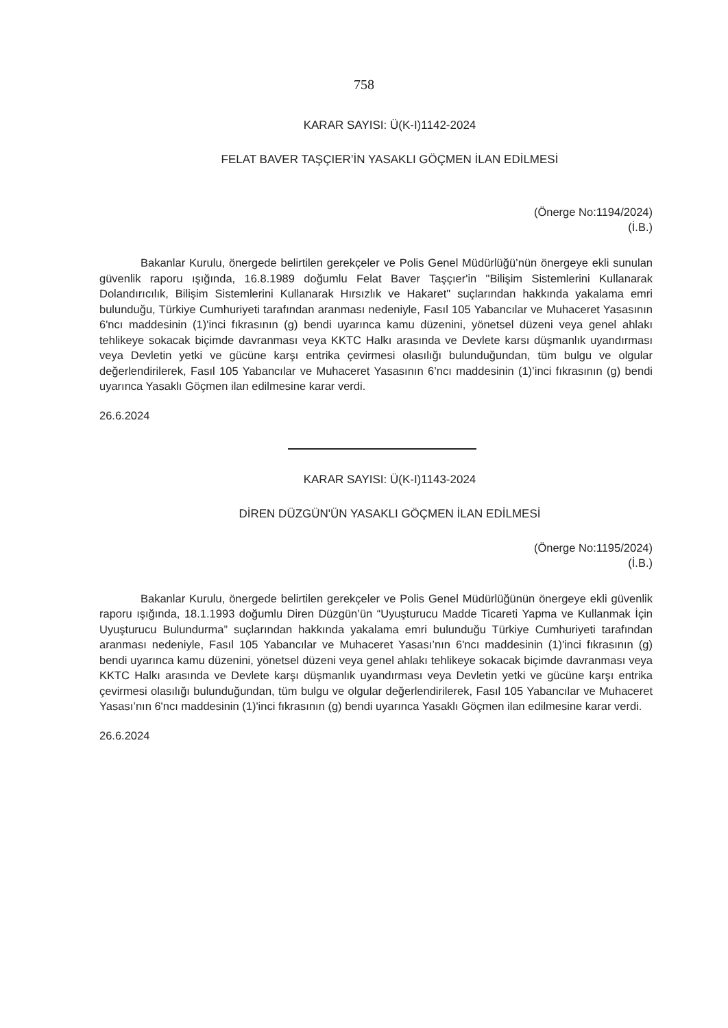758
KARAR SAYISI: Ü(K-I)1142-2024
FELAT BAVER TAŞÇIER’İN YASAKLI GÖÇMEN İLAN EDİLMESİ
(Önerge No:1194/2024)
(İ.B.)
Bakanlar Kurulu, önergede belirtilen gerekçeler ve Polis Genel Müdürlüğü’nün önergeye ekli sunulan güvenlik raporu ışığında, 16.8.1989 doğumlu Felat Baver Taşçıer'in "Bilişim Sistemlerini Kullanarak Dolandırıcılık, Bilişim Sistemlerini Kullanarak Hırsızlık ve Hakaret" suçlarından hakkında yakalama emri bulunduğu, Türkiye Cumhuriyeti tarafından aranması nedeniyle, Fasıl 105 Yabancılar ve Muhaceret Yasasının 6'ncı maddesinin (1)'inci fıkrasının (g) bendi uyarınca kamu düzenini, yönetsel düzeni veya genel ahlakı tehlikeye sokacak biçimde davranması veya KKTC Halkı arasında ve Devlete karsı düşmanlık uyandırması veya Devletin yetki ve gücüne karşı entrika çevirmesi olasılığı bulunduğundan, tüm bulgu ve olgular değerlendirilerek, Fasıl 105 Yabancılar ve Muhaceret Yasasının 6’ncı maddesinin (1)’inci fıkrasının (g) bendi uyarınca Yasaklı Göçmen ilan edilmesine karar verdi.
26.6.2024
KARAR SAYISI: Ü(K-I)1143-2024
DİREN DÜZGÜN'ÜN YASAKLI GÖÇMEN İLAN EDİLMESİ
(Önerge No:1195/2024)
(İ.B.)
Bakanlar Kurulu, önergede belirtilen gerekçeler ve Polis Genel Müdürlüğünün önergeye ekli güvenlik raporu ışığında, 18.1.1993 doğumlu Diren Düzgün’ün “Uyuşturucu Madde Ticareti Yapma ve Kullanmak İçin Uyuşturucu Bulundurma” suçlarından hakkında yakalama emri bulunduğu Türkiye Cumhuriyeti tarafından aranması nedeniyle, Fasıl 105 Yabancılar ve Muhaceret Yasası’nın 6'ncı maddesinin (1)'inci fıkrasının (g) bendi uyarınca kamu düzenini, yönetsel düzeni veya genel ahlakı tehlikeye sokacak biçimde davranması veya KKTC Halkı arasında ve Devlete karşı düşmanlık uyandırması veya Devletin yetki ve gücüne karşı entrika çevirmesi olasılığı bulunduğundan, tüm bulgu ve olgular değerlendirilerek, Fasıl 105 Yabancılar ve Muhaceret Yasası’nın 6'ncı maddesinin (1)'inci fıkrasının (g) bendi uyarınca Yasaklı Göçmen ilan edilmesine karar verdi.
26.6.2024